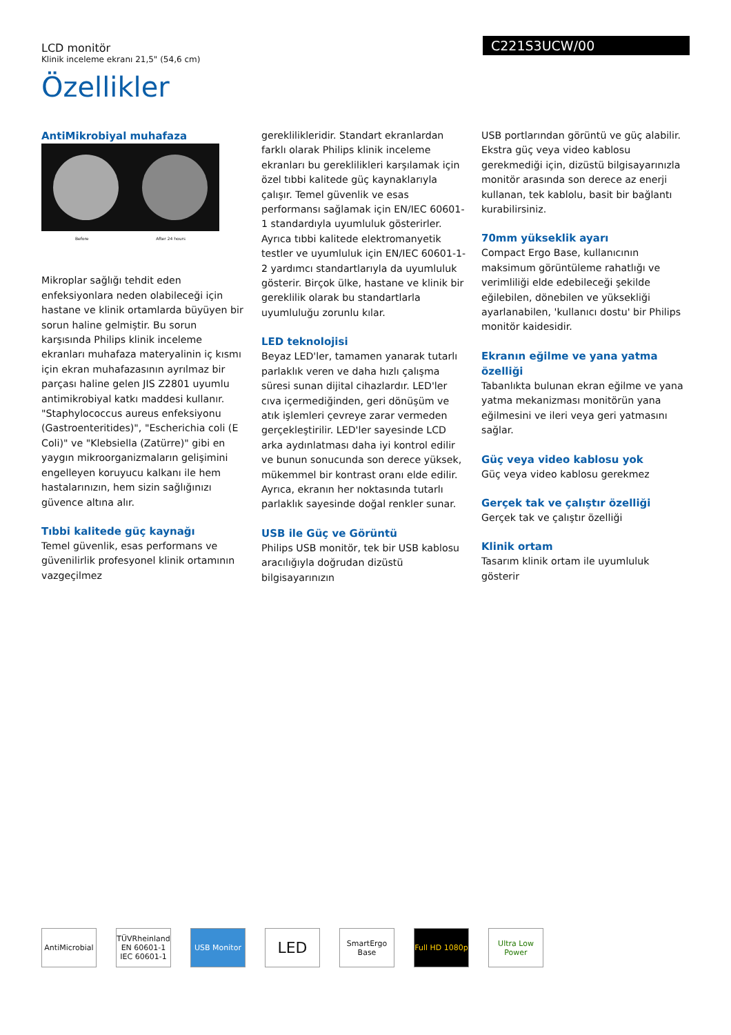C221S3UCW/00
LCD monitör
Klinik inceleme ekranı 21,5" (54,6 cm)
Özellikler
AntiMikrobiyal muhafaza
Before After 24 hours
Mikroplar sağlığı tehdit eden enfeksiyonlara neden olabileceği için hastane ve klinik ortamlarda büyüyen bir sorun haline gelmiştir. Bu sorun karşısında Philips klinik inceleme ekranları muhafaza materyalinin iç kısmı için ekran muhafazasının ayrılmaz bir parçası haline gelen JIS Z2801 uyumlu antimikrobiyal katkı maddesi kullanır. "Staphylococcus aureus enfeksiyonu (Gastroenteritides)", "Escherichia coli (E Coli)" ve "Klebsiella (Zatürre)" gibi en yaygın mikroorganizmaların gelişimini engelleyen koruyucu kalkanı ile hem hastalarınızın, hem sizin sağlığınızı güvence altına alır.
Tıbbi kalitede güç kaynağı
Temel güvenlik, esas performans ve güvenilirlik profesyonel klinik ortamının vazgeçilmez
gereklilikleridir. Standart ekranlardan farklı olarak Philips klinik inceleme ekranları bu gereklilikleri karşılamak için özel tıbbi kalitede güç kaynaklarıyla çalışır. Temel güvenlik ve esas performansı sağlamak için EN/IEC 60601-1 standardıyla uyumluluk gösterirler. Ayrıca tıbbi kalitede elektromanyetik testler ve uyumluluk için EN/IEC 60601-1-2 yardımcı standartlarıyla da uyumluluk gösterir. Birçok ülke, hastane ve klinik bir gereklilik olarak bu standartlarla uyumluluğu zorunlu kılar.
LED teknolojisi
Beyaz LED'ler, tamamen yanarak tutarlı parlaklık veren ve daha hızlı çalışma süresi sunan dijital cihazlardır. LED'ler cıva içermediğinden, geri dönüşüm ve atık işlemleri çevreye zarar vermeden gerçekleştirilir. LED'ler sayesinde LCD arka aydınlatması daha iyi kontrol edilir ve bunun sonucunda son derece yüksek, mükemmel bir kontrast oranı elde edilir. Ayrıca, ekranın her noktasında tutarlı parlaklık sayesinde doğal renkler sunar.
USB ile Güç ve Görüntü
Philips USB monitör, tek bir USB kablosu aracılığıyla doğrudan dizüstü bilgisayarınızın
USB portlarından görüntü ve güç alabilir. Ekstra güç veya video kablosu gerekmediği için, dizüstü bilgisayarınızla monitör arasında son derece az enerji kullanan, tek kablolu, basit bir bağlantı kurabilirsiniz.
70mm yükseklik ayarı
Compact Ergo Base, kullanıcının maksimum görüntüleme rahatlığı ve verimliliği elde edebileceği şekilde eğilebilen, dönebilen ve yüksekliği ayarlanabilen, 'kullanıcı dostu' bir Philips monitör kaidesidir.
Ekranın eğilme ve yana yatma özelliği
Tabanlıkta bulunan ekran eğilme ve yana yatma mekanizması monitörün yana eğilmesini ve ileri veya geri yatmasını sağlar.
Güç veya video kablosu yok
Güç veya video kablosu gerekmez
Gerçek tak ve çalıştır özelliği
Gerçek tak ve çalıştır özelliği
Klinik ortam
Tasarım klinik ortam ile uyumluluk gösterir
AntiMicrobial
TÜVRheinland EN 60601-1 IEC 60601-1
USB Monitor
LED
SmartErgo Base
Full HD 1080p
Ultra Low Power